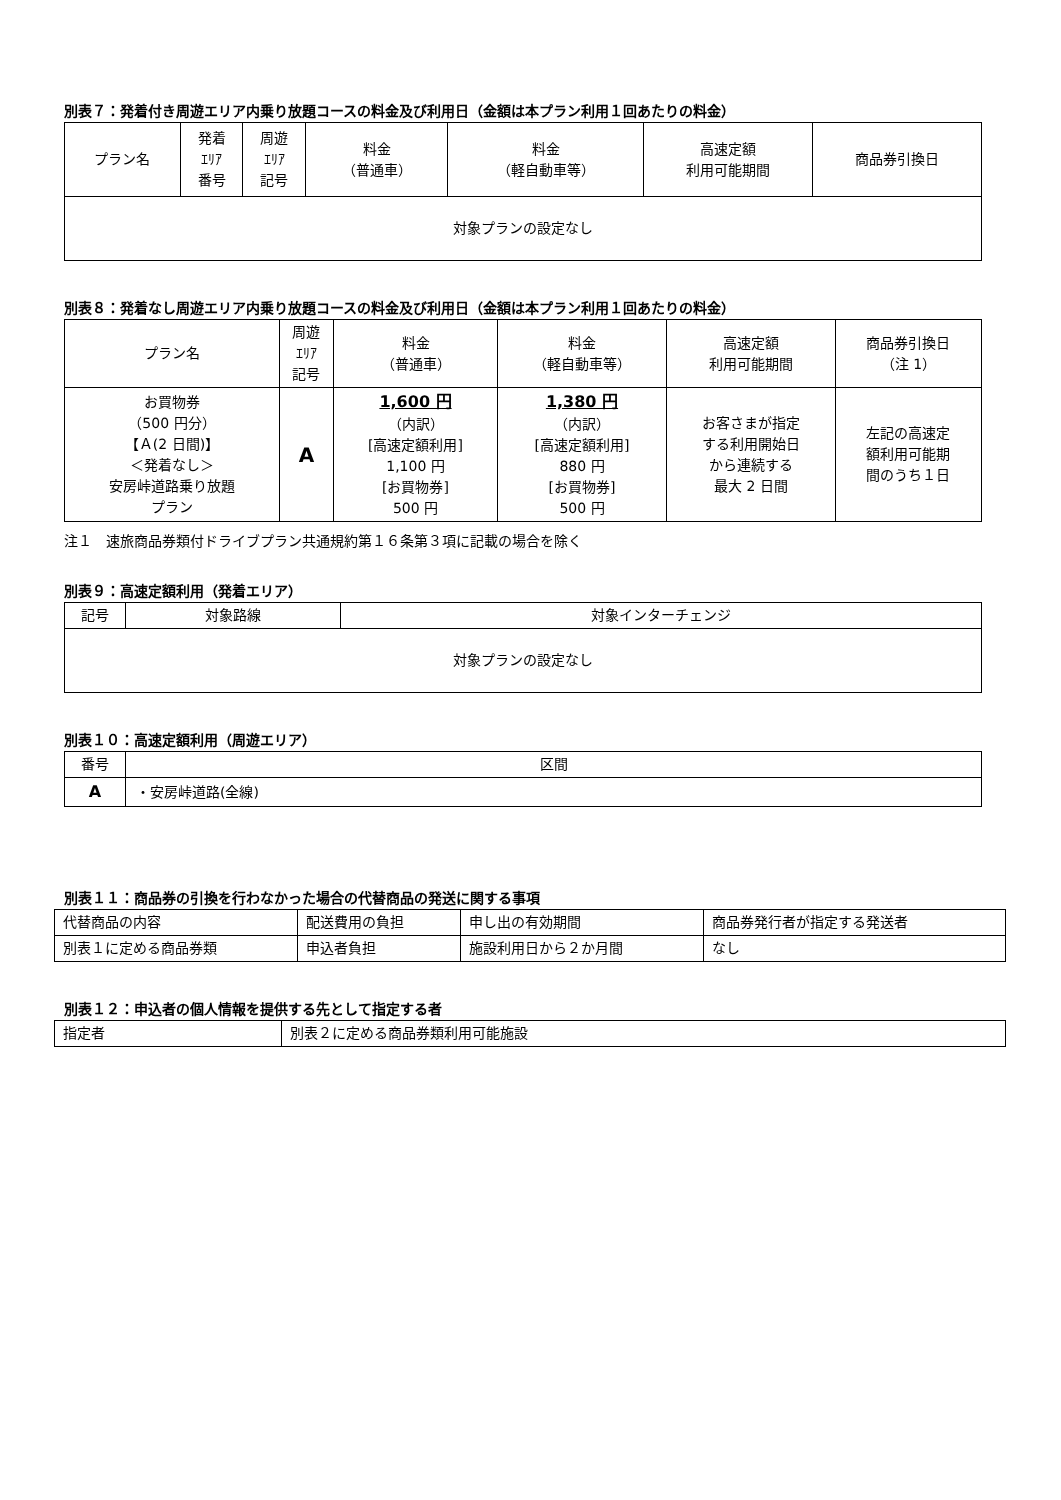別表７：発着付き周遊エリア内乗り放題コースの料金及び利用日（金額は本プラン利用１回あたりの料金）
| プラン名 | 発着 ｴﾘｱ 番号 | 周遊 ｴﾘｱ 記号 | 料金 （普通車） | 料金 （軽自動車等） | 高速定額 利用可能期間 | 商品券引換日 |
| --- | --- | --- | --- | --- | --- | --- |
| 対象プランの設定なし | | | | | | |
別表８：発着なし周遊エリア内乗り放題コースの料金及び利用日（金額は本プラン利用１回あたりの料金）
| プラン名 | 周遊 ｴﾘｱ 記号 | 料金 （普通車） | 料金 （軽自動車等） | 高速定額 利用可能期間 | 商品券引換日 （注 1） |
| --- | --- | --- | --- | --- | --- |
| お買物券 （500 円分） 【Ａ(2 日間)】 ＜発着なし＞ 安房峠道路乗り放題 プラン | A | 1,600 円 （内訳） [高速定額利用] 1,100 円 [お買物券] 500 円 | 1,380 円 （内訳） [高速定額利用] 880 円 [お買物券] 500 円 | お客さまが指定 する利用開始日 から連続する 最大 2 日間 | 左記の高速定 額利用可能期 間のうち１日 |
注１　速旅商品券類付ドライブプラン共通規約第１６条第３項に記載の場合を除く
別表９：高速定額利用（発着エリア）
| 記号 | 対象路線 | 対象インターチェンジ |
| --- | --- | --- |
| 対象プランの設定なし | | |
別表１０：高速定額利用（周遊エリア）
| 番号 | 区間 |
| --- | --- |
| A | ・安房峠道路(全線) |
別表１１：商品券の引換を行わなかった場合の代替商品の発送に関する事項
| 代替商品の内容 | 配送費用の負担 | 申し出の有効期間 | 商品券発行者が指定する発送者 |
| 別表１に定める商品券類 | 申込者負担 | 施設利用日から２か月間 | なし |
別表１２：申込者の個人情報を提供する先として指定する者
| 指定者 | 別表２に定める商品券類利用可能施設 |